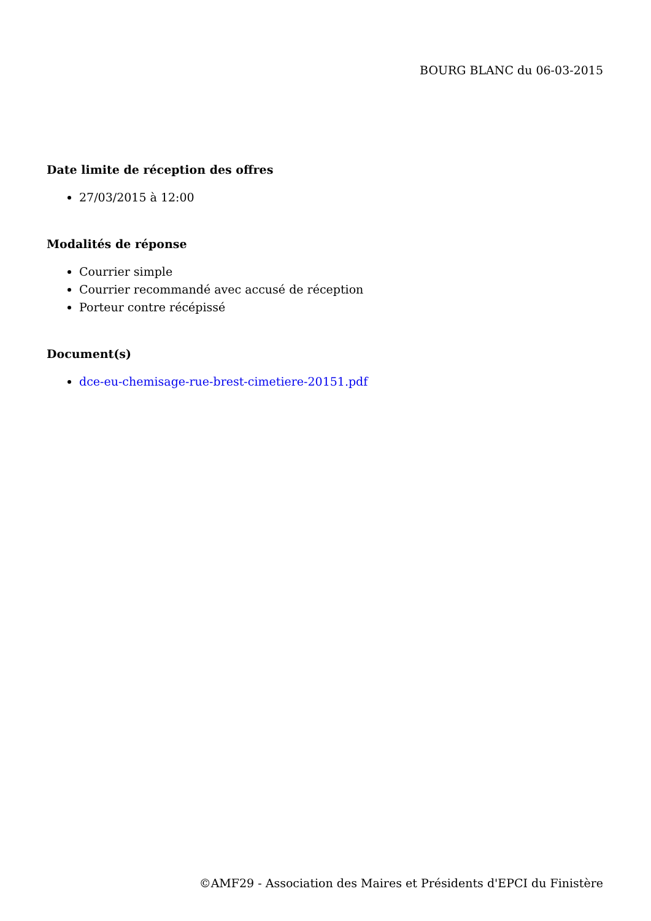BOURG BLANC du 06-03-2015
Date limite de réception des offres
27/03/2015 à 12:00
Modalités de réponse
Courrier simple
Courrier recommandé avec accusé de réception
Porteur contre récépissé
Document(s)
dce-eu-chemisage-rue-brest-cimetiere-20151.pdf
©AMF29 - Association des Maires et Présidents d'EPCI du Finistère